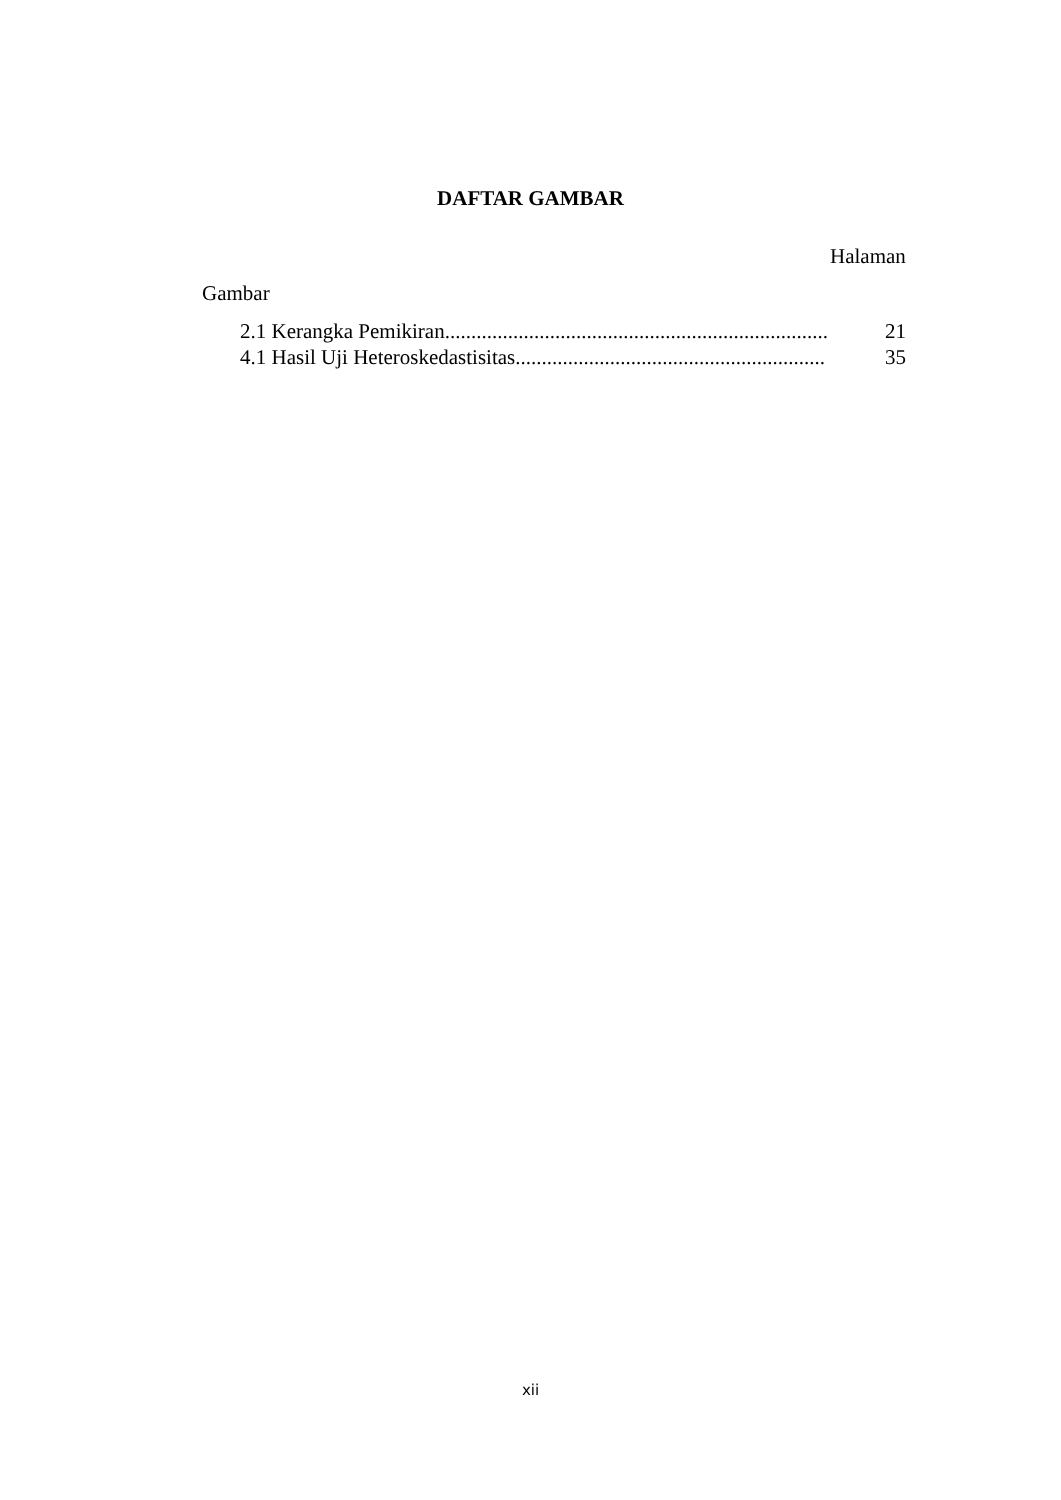DAFTAR GAMBAR
Halaman
Gambar
2.1 Kerangka Pemikiran......................................................................... 21
4.1 Hasil Uji Heteroskedastisitas........................................................... 35
xii